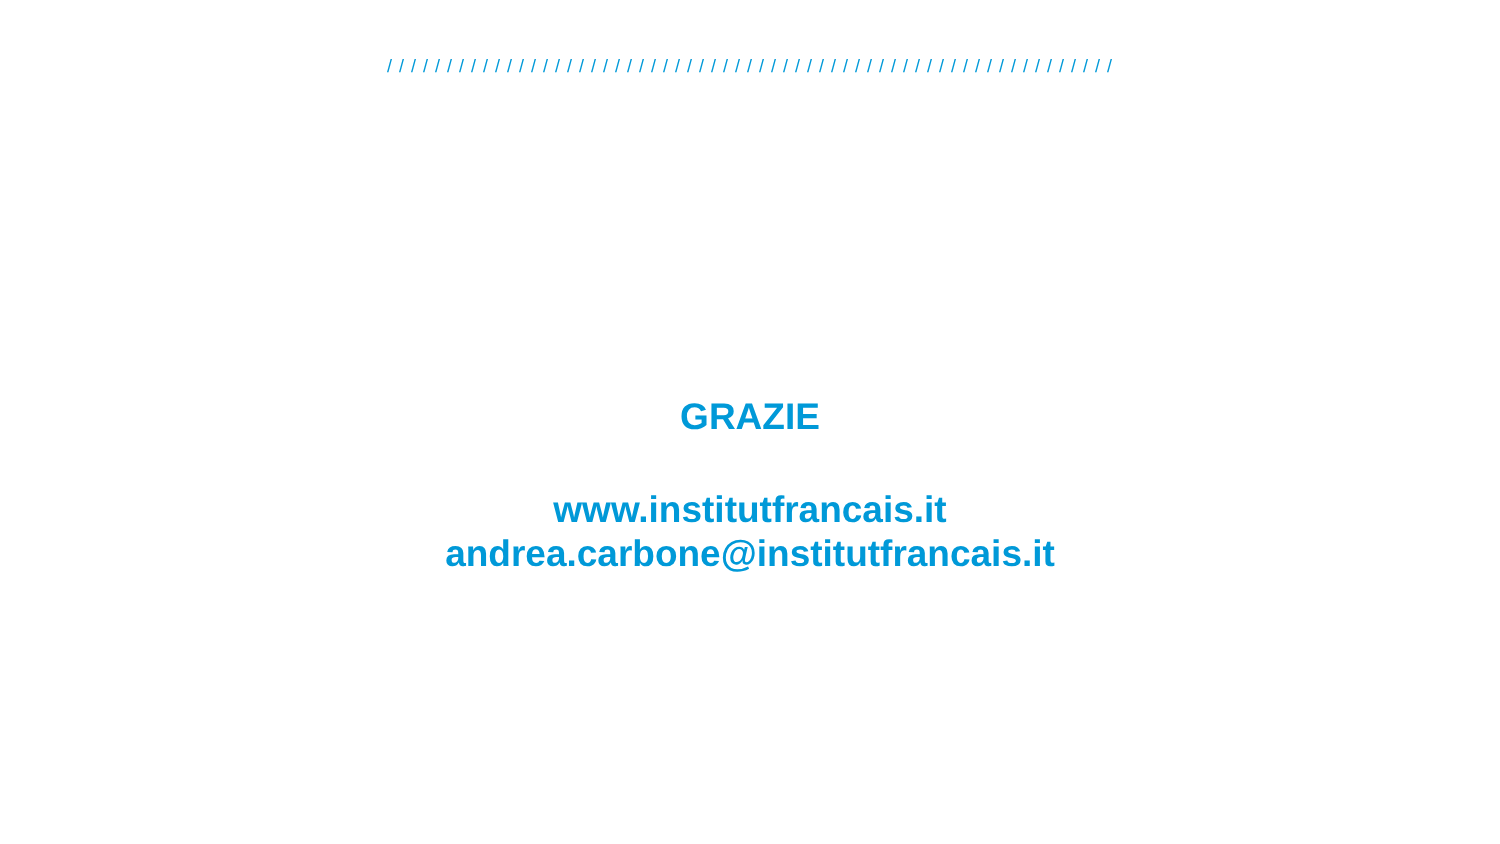/ / / / / / / / / / / / / / / / / / / / / / / / / / / / / / / / / / / / / / / / / / / / / / / / / / / / / / / / / / / / /
GRAZIE
www.institutfrancais.it
andrea.carbone@institutfrancais.it